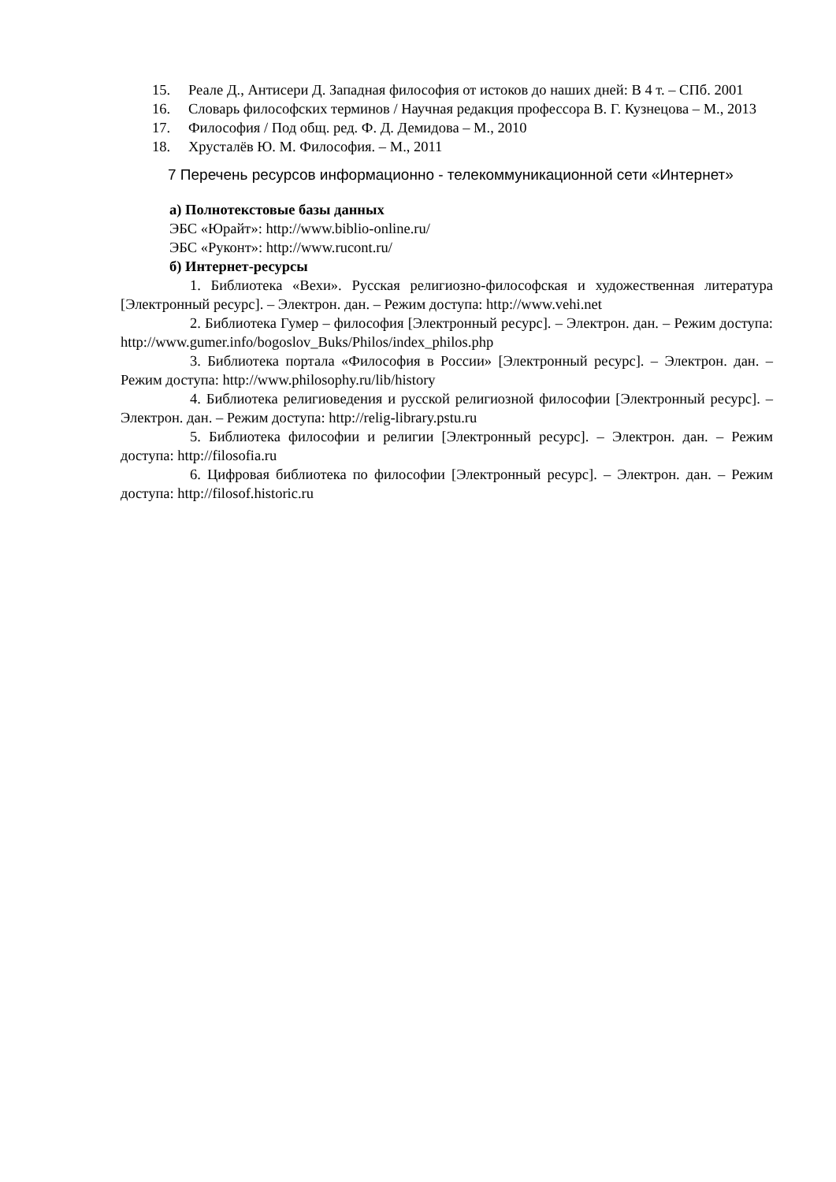15. Реале Д., Антисери Д. Западная философия от истоков до наших дней: В 4 т. – СПб. 2001
16. Словарь философских терминов / Научная редакция профессора В. Г. Кузнецова – М., 2013
17. Философия / Под общ. ред. Ф. Д. Демидова – М., 2010
18. Хрусталёв Ю. М. Философия. – М., 2011
7 Перечень ресурсов информационно - телекоммуникационной сети «Интернет»
а) Полнотекстовые базы данных
ЭБС «Юрайт»: http://www.biblio-online.ru/
ЭБС «Руконт»: http://www.rucont.ru/
б) Интернет-ресурсы
1. Библиотека «Вехи». Русская религиозно-философская и художественная литература [Электронный ресурс]. – Электрон. дан. – Режим доступа: http://www.vehi.net
2. Библиотека Гумер – философия [Электронный ресурс]. – Электрон. дан. – Режим доступа: http://www.gumer.info/bogoslov_Buks/Philos/index_philos.php
3. Библиотека портала «Философия в России» [Электронный ресурс]. – Электрон. дан. – Режим доступа: http://www.philosophy.ru/lib/history
4. Библиотека религиоведения и русской религиозной философии [Электронный ресурс]. – Электрон. дан. – Режим доступа: http://relig-library.pstu.ru
5. Библиотека философии и религии [Электронный ресурс]. – Электрон. дан. – Режим доступа: http://filosofia.ru
6. Цифровая библиотека по философии [Электронный ресурс]. – Электрон. дан. – Режим доступа: http://filosof.historic.ru